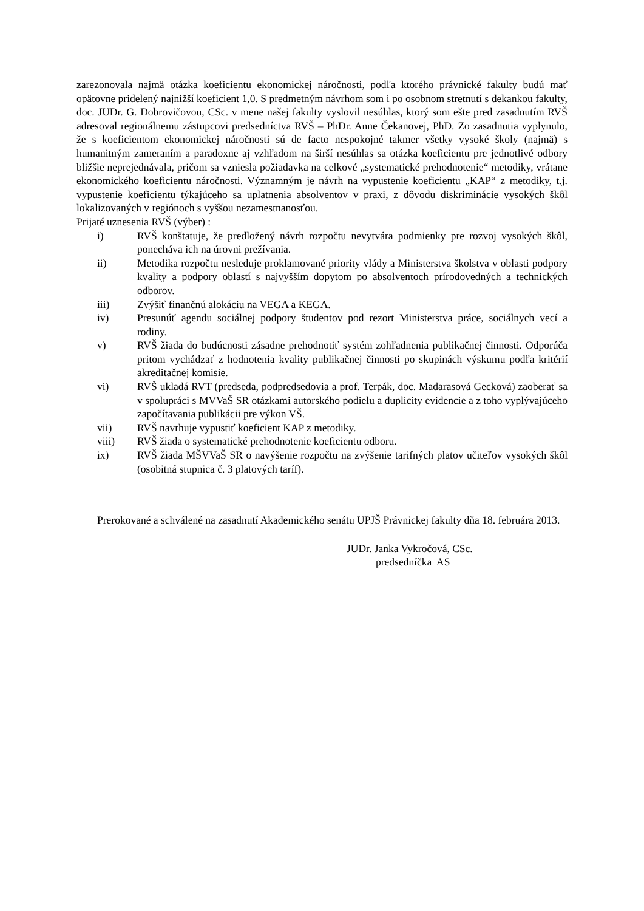zarezonovala najmä otázka koeficientu ekonomickej náročnosti, podľa ktorého právnické fakulty budú mať opätovne pridelený najnižší koeficient 1,0. S predmetným návrhom som i po osobnom stretnutí s dekankou fakulty, doc. JUDr. G. Dobrovičovou, CSc. v mene našej fakulty vyslovil nesúhlas, ktorý som ešte pred zasadnutím RVŠ adresoval regionálnemu zástupcovi predsedníctva RVŠ – PhDr. Anne Čekanovej, PhD. Zo zasadnutia vyplynulo, že s koeficientom ekonomickej náročnosti sú de facto nespokojné takmer všetky vysoké školy (najmä) s humanitným zameraním a paradoxne aj vzhľadom na širší nesúhlas sa otázka koeficientu pre jednotlivé odbory bližšie neprejednávala, pričom sa vzniesla požiadavka na celkové „systematické prehodnotenie“ metodiky, vrátane ekonomického koeficientu náročnosti. Významným je návrh na vypustenie koeficientu „KAP“ z metodiky, t.j. vypustenie koeficientu týkajúceho sa uplatnenia absolventov v praxi, z dôvodu diskriminácie vysokých škôl lokalizovaných v regiónoch s vyššou nezamestnanosťou.
Prijaté uznesenia RVŠ (výber) :
i) RVŠ konštatuje, že predložený návrh rozpočtu nevytvára podmienky pre rozvoj vysokých škôl, ponecháva ich na úrovni prežívania.
ii) Metodika rozpočtu nesleduje proklamované priority vlády a Ministerstva školstva v oblasti podpory kvality a podpory oblastí s najvyšším dopytom po absolventoch prírodovedných a technických odborov.
iii) Zvýšiť finančnú alokáciu na VEGA a KEGA.
iv) Presunúť agendu sociálnej podpory študentov pod rezort Ministerstva práce, sociálnych vecí a rodiny.
v) RVŠ žiada do budúcnosti zásadne prehodnotiť systém zohľadnenia publikačnej činnosti. Odporúča pritom vychádzať z hodnotenia kvality publikačnej činnosti po skupinách výskumu podľa kritérií akreditačnej komisie.
vi) RVŠ ukladá RVT (predseda, podpredsedovia a prof. Terpák, doc. Madarasová Gecková) zaoberať sa v spolupráci s MVVaŠ SR otázkami autorského podielu a duplicity evidencie a z toho vyplývajúceho započítavania publikácii pre výkon VŠ.
vii) RVŠ navrhuje vypustiť koeficient KAP z metodiky.
viii) RVŠ žiada o systematické prehodnotenie koeficientu odboru.
ix) RVŠ žiada MŠVVaŠ SR o navýšenie rozpočtu na zvýšenie tarifných platov učiteľov vysokých škôl (osobitná stupnica č. 3 platových taríf).
Prerokované a schválené na zasadnutí Akademického senátu UPJŠ Právnickej fakulty dňa 18. februára 2013.
JUDr. Janka Vykročová, CSc.
predsedníčka AS